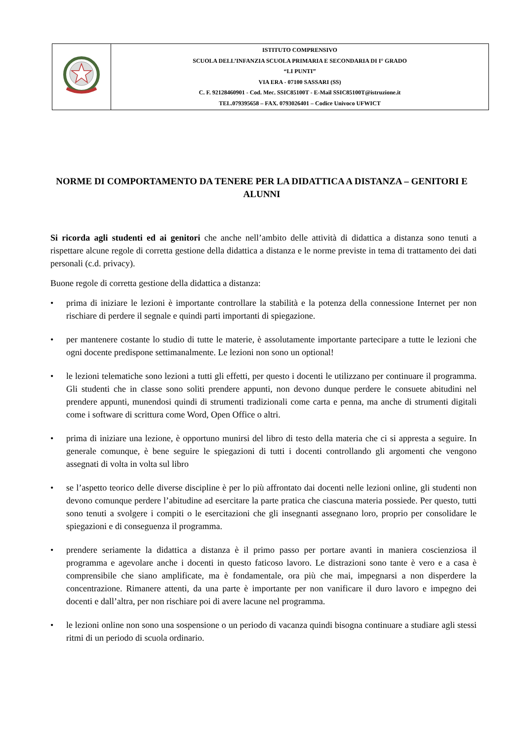| | ISTITUTO COMPRENSIVO SCUOLA DELL’INFANZIA SCUOLA PRIMARIA E SECONDARIA DI I° GRADO “LI PUNTI” VIA ERA - 07100 SASSARI (SS) C. F. 92128460901 - Cod. Mec. SSIC85100T - E-Mail SSIC85100T@istruzione.it TEL.079395658 – FAX. 0793026401 – Codice Univoco UFWICT |
NORME DI COMPORTAMENTO DA TENERE PER LA DIDATTICA A DISTANZA – GENITORI E ALUNNI
Si ricorda agli studenti ed ai genitori che anche nell’ambito delle attività di didattica a distanza sono tenuti a rispettare alcune regole di corretta gestione della didattica a distanza e le norme previste in tema di trattamento dei dati personali (c.d. privacy).
Buone regole di corretta gestione della didattica a distanza:
• prima di iniziare le lezioni è importante controllare la stabilità e la potenza della connessione Internet per non rischiare di perdere il segnale e quindi parti importanti di spiegazione.
• per mantenere costante lo studio di tutte le materie, è assolutamente importante partecipare a tutte le lezioni che ogni docente predispone settimanalmente. Le lezioni non sono un optional!
• le lezioni telematiche sono lezioni a tutti gli effetti, per questo i docenti le utilizzano per continuare il programma. Gli studenti che in classe sono soliti prendere appunti, non devono dunque perdere le consuete abitudini nel prendere appunti, munendosi quindi di strumenti tradizionali come carta e penna, ma anche di strumenti digitali come i software di scrittura come Word, Open Office o altri.
• prima di iniziare una lezione, è opportuno munirsi del libro di testo della materia che ci si appresta a seguire. In generale comunque, è bene seguire le spiegazioni di tutti i docenti controllando gli argomenti che vengono assegnati di volta in volta sul libro
• se l’aspetto teorico delle diverse discipline è per lo più affrontato dai docenti nelle lezioni online, gli studenti non devono comunque perdere l’abitudine ad esercitare la parte pratica che ciascuna materia possiede. Per questo, tutti sono tenuti a svolgere i compiti o le esercitazioni che gli insegnanti assegnano loro, proprio per consolidare le spiegazioni e di conseguenza il programma.
• prendere seriamente la didattica a distanza è il primo passo per portare avanti in maniera coscienziosa il programma e agevolare anche i docenti in questo faticoso lavoro. Le distrazioni sono tante è vero e a casa è comprensibile che siano amplificate, ma è fondamentale, ora più che mai, impegnarsi a non disperdere la concentrazione. Rimanere attenti, da una parte è importante per non vanificare il duro lavoro e impegno dei docenti e dall’altra, per non rischiare poi di avere lacune nel programma.
• le lezioni online non sono una sospensione o un periodo di vacanza quindi bisogna continuare a studiare agli stessi ritmi di un periodo di scuola ordinario.